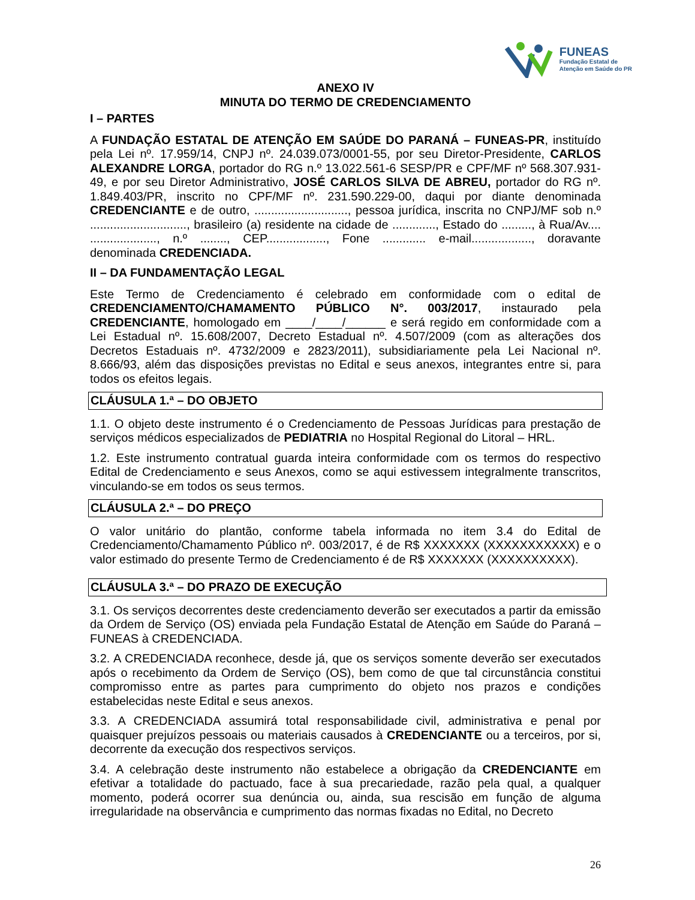FUNEAS
Fundação Estatal de
Atenção em Saúde do PR
ANEXO IV
MINUTA DO TERMO DE CREDENCIAMENTO
I – PARTES
A FUNDAÇÃO ESTATAL DE ATENÇÃO EM SAÚDE DO PARANÁ – FUNEAS-PR, instituído pela Lei nº. 17.959/14, CNPJ nº. 24.039.073/0001-55, por seu Diretor-Presidente, CARLOS ALEXANDRE LORGA, portador do RG n.º 13.022.561-6 SESP/PR e CPF/MF nº 568.307.931-49, e por seu Diretor Administrativo, JOSÉ CARLOS SILVA DE ABREU, portador do RG nº. 1.849.403/PR, inscrito no CPF/MF nº. 231.590.229-00, daqui por diante denominada CREDENCIANTE e de outro, ............................, pessoa jurídica, inscrita no CNPJ/MF sob n.º ............................., brasileiro (a) residente na cidade de ............., Estado do ........., à Rua/Av.... ...................., n.º ........, CEP.................., Fone ............. e-mail.................., doravante denominada CREDENCIADA.
II – DA FUNDAMENTAÇÃO LEGAL
Este Termo de Credenciamento é celebrado em conformidade com o edital de CREDENCIAMENTO/CHAMAMENTO PÚBLICO N°. 003/2017, instaurado pela CREDENCIANTE, homologado em ____/____/______ e será regido em conformidade com a Lei Estadual nº. 15.608/2007, Decreto Estadual nº. 4.507/2009 (com as alterações dos Decretos Estaduais nº. 4732/2009 e 2823/2011), subsidiariamente pela Lei Nacional nº. 8.666/93, além das disposições previstas no Edital e seus anexos, integrantes entre si, para todos os efeitos legais.
CLÁUSULA 1.ª – DO OBJETO
1.1. O objeto deste instrumento é o Credenciamento de Pessoas Jurídicas para prestação de serviços médicos especializados de PEDIATRIA no Hospital Regional do Litoral – HRL.
1.2. Este instrumento contratual guarda inteira conformidade com os termos do respectivo Edital de Credenciamento e seus Anexos, como se aqui estivessem integralmente transcritos, vinculando-se em todos os seus termos.
CLÁUSULA 2.ª – DO PREÇO
O valor unitário do plantão, conforme tabela informada no item 3.4 do Edital de Credenciamento/Chamamento Público nº. 003/2017, é de R$ XXXXXXX (XXXXXXXXXXX) e o valor estimado do presente Termo de Credenciamento é de R$ XXXXXXX (XXXXXXXXXX).
CLÁUSULA 3.ª – DO PRAZO DE EXECUÇÃO
3.1. Os serviços decorrentes deste credenciamento deverão ser executados a partir da emissão da Ordem de Serviço (OS) enviada pela Fundação Estatal de Atenção em Saúde do Paraná – FUNEAS à CREDENCIADA.
3.2. A CREDENCIADA reconhece, desde já, que os serviços somente deverão ser executados após o recebimento da Ordem de Serviço (OS), bem como de que tal circunstância constitui compromisso entre as partes para cumprimento do objeto nos prazos e condições estabelecidas neste Edital e seus anexos.
3.3. A CREDENCIADA assumirá total responsabilidade civil, administrativa e penal por quaisquer prejuízos pessoais ou materiais causados à CREDENCIANTE ou a terceiros, por si, decorrente da execução dos respectivos serviços.
3.4. A celebração deste instrumento não estabelece a obrigação da CREDENCIANTE em efetivar a totalidade do pactuado, face à sua precariedade, razão pela qual, a qualquer momento, poderá ocorrer sua denúncia ou, ainda, sua rescisão em função de alguma irregularidade na observância e cumprimento das normas fixadas no Edital, no Decreto
26